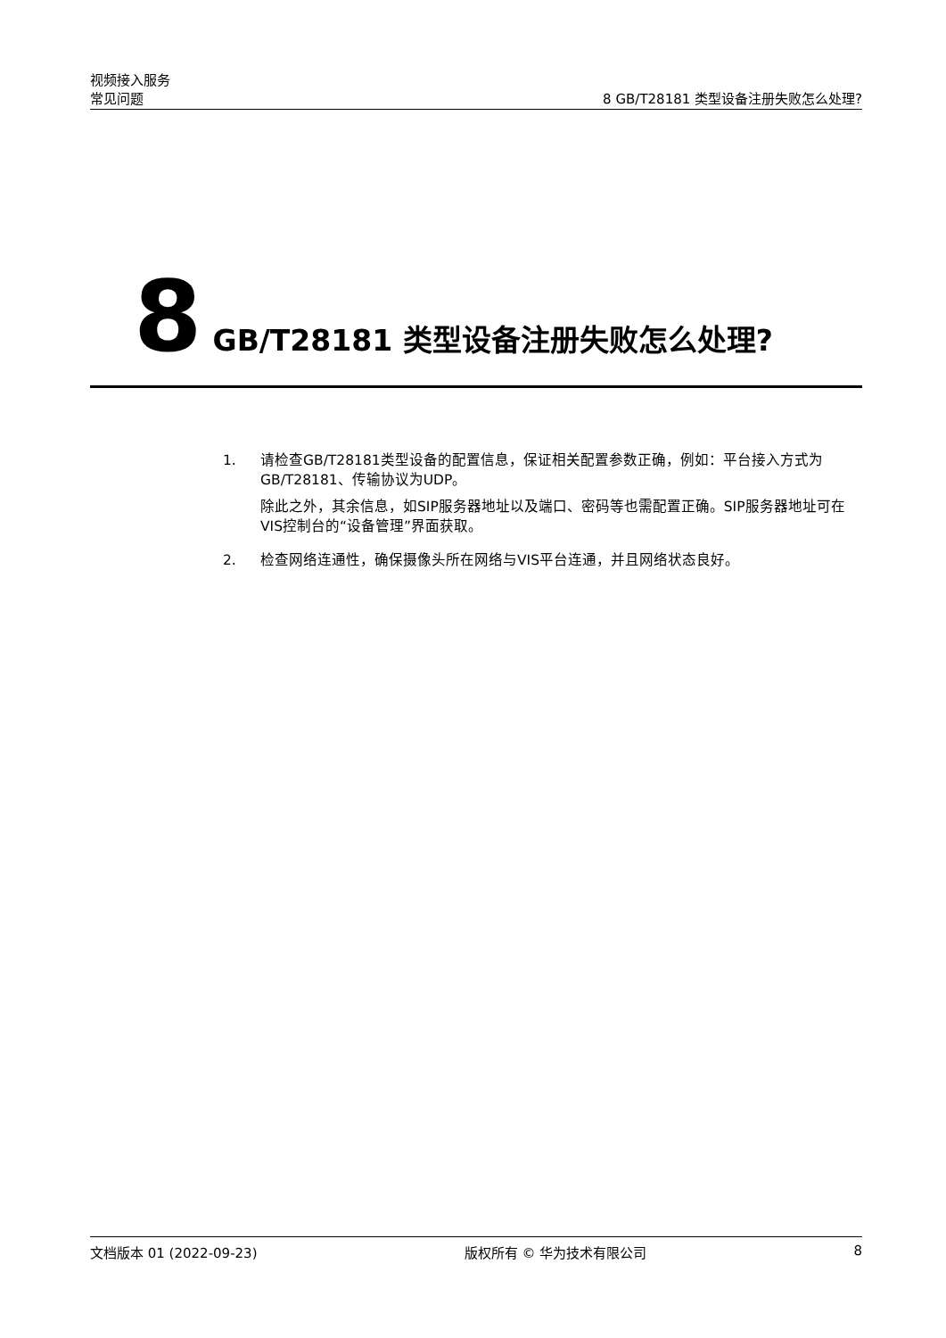视频接入服务
常见问题 8 GB/T28181 类型设备注册失败怎么处理?
8 GB/T28181 类型设备注册失败怎么处理?
1. 请检查GB/T28181类型设备的配置信息，保证相关配置参数正确，例如：平台接入方式为GB/T28181、传输协议为UDP。
除此之外，其余信息，如SIP服务器地址以及端口、密码等也需配置正确。SIP服务器地址可在VIS控制台的“设备管理”界面获取。
2. 检查网络连通性，确保摄像头所在网络与VIS平台连通，并且网络状态良好。
文档版本 01 (2022-09-23) 版权所有 © 华为技术有限公司 8